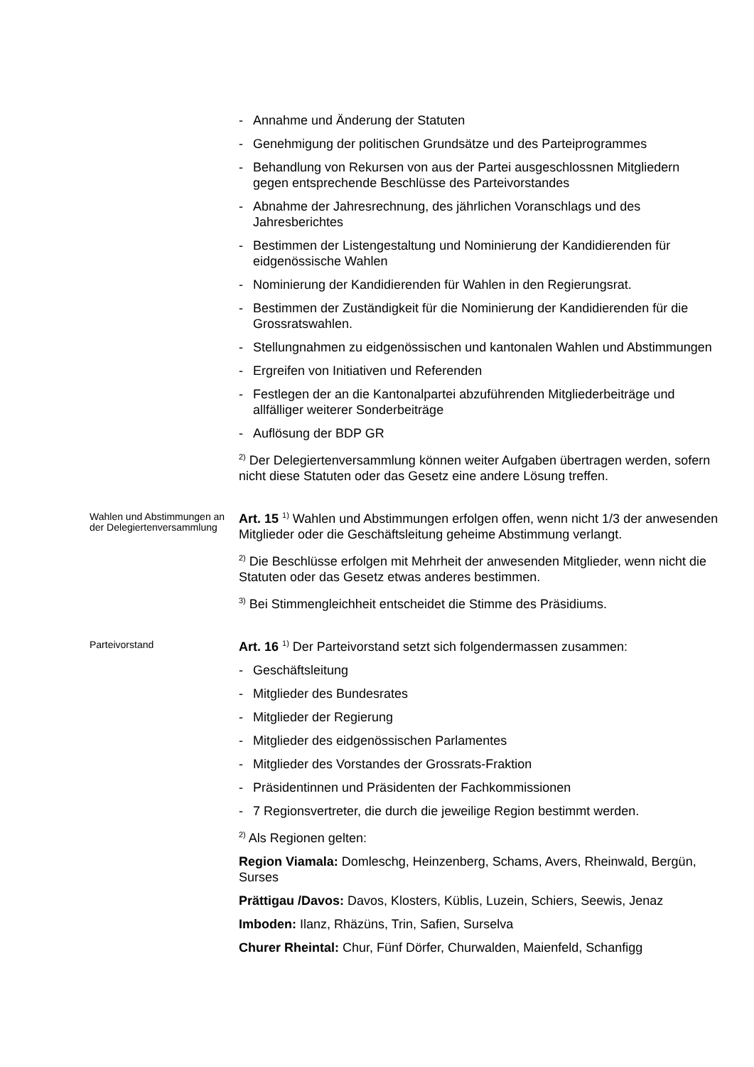- Annahme und Änderung der Statuten
- Genehmigung der politischen Grundsätze und des Parteiprogrammes
- Behandlung von Rekursen von aus der Partei ausgeschlossnen Mitgliedern gegen entsprechende Beschlüsse des Parteivorstandes
- Abnahme der Jahresrechnung, des jährlichen Voranschlags und des Jahresberichtes
- Bestimmen der Listengestaltung und Nominierung der Kandidierenden für eidgenössische Wahlen
- Nominierung der Kandidierenden für Wahlen in den Regierungsrat.
- Bestimmen der Zuständigkeit für die Nominierung der Kandidierenden für die Grossratswahlen.
- Stellungnahmen zu eidgenössischen und kantonalen Wahlen und Abstimmungen
- Ergreifen von Initiativen und Referenden
- Festlegen der an die Kantonalpartei abzuführenden Mitgliederbeiträge und allfälliger weiterer Sonderbeiträge
- Auflösung der BDP GR
<sup>2)</sup> Der Delegiertenversammlung können weiter Aufgaben übertragen werden, sofern nicht diese Statuten oder das Gesetz eine andere Lösung treffen.
Wahlen und Abstimmungen an der Delegiertenversammlung
Art. 15 <sup>1)</sup> Wahlen und Abstimmungen erfolgen offen, wenn nicht 1/3 der anwesenden Mitglieder oder die Geschäftsleitung geheime Abstimmung verlangt.
<sup>2)</sup> Die Beschlüsse erfolgen mit Mehrheit der anwesenden Mitglieder, wenn nicht die Statuten oder das Gesetz etwas anderes bestimmen.
<sup>3)</sup> Bei Stimmengleichheit entscheidet die Stimme des Präsidiums.
Parteivorstand
Art. 16 <sup>1)</sup> Der Parteivorstand setzt sich folgendermassen zusammen:
- Geschäftsleitung
- Mitglieder des Bundesrates
- Mitglieder der Regierung
- Mitglieder des eidgenössischen Parlamentes
- Mitglieder des Vorstandes der Grossrats-Fraktion
- Präsidentinnen und Präsidenten der Fachkommissionen
- 7 Regionsvertreter, die durch die jeweilige Region bestimmt werden.
<sup>2)</sup> Als Regionen gelten:
Region Viamala: Domleschg, Heinzenberg, Schams, Avers, Rheinwald, Bergün, Surses
Prättigau /Davos: Davos, Klosters, Küblis, Luzein, Schiers, Seewis, Jenaz
Imboden: Ilanz, Rhäzüns, Trin, Safien, Surselva
Churer Rheintal: Chur, Fünf Dörfer, Churwalden, Maienfeld, Schanfigg